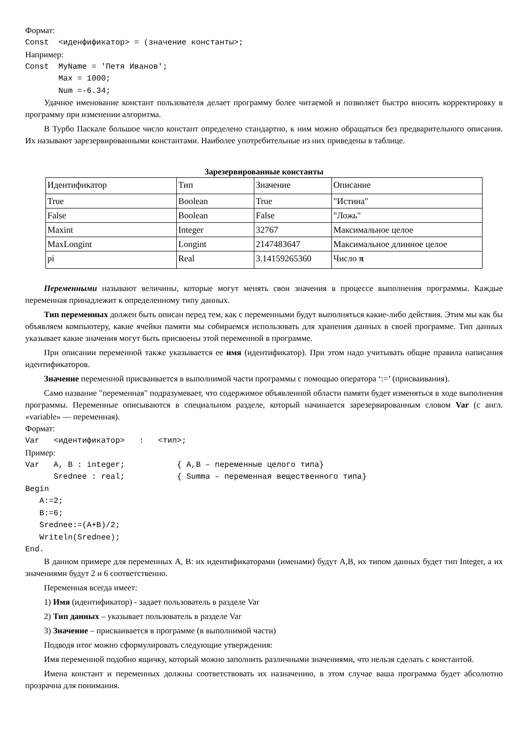Формат:
Const  <иденфификатор> = (значение константы>;
Например:
Const  MyName = 'Петя Иванов';
       Max = 1000;
       Num =-6.34;
Удачное именование констант пользователя делает программу более читаемой и позволяет быстро вносить корректировку в программу при изменении алгоритма.
В Турбо Паскале большое число констант определено стандартно, к ним можно обращаться без предварительного описания. Их называют зарезервированными константами. Наиболее употребительные из них приведены в таблице.
Зарезервированные константы
| Идентификатор | Тип | Значение | Описание |
| True | Boolean | True | "Истина" |
| False | Boolean | False | "Ложь" |
| Maxint | Integer | 32767 | Максимальное целое |
| MaxLongint | Longint | 2147483647 | Максимальное длинное целое |
| pi | Real | 3.14159265360 | Число π |
Переменными называют величины, которые могут менять свои значения в процессе выполнения программы. Каждые переменная принадлежит к определенному типу данных.
Тип переменных должен быть описан перед тем, как с переменными будут выполняться какие-либо действия. Этим мы как бы объявляем компьютеру, какие ячейки памяти мы собираемся использовать для хранения данных в своей программе. Тип данных указывает какие значения могут быть присвоены этой переменной в программе.
При описании переменной также указывается ее имя (идентификатор). При этом надо учитывать общие правила написания идентификаторов.
Значение переменной присваивается в выполнимой части программы с помощью оператора ‘:=’ (присваивания).
Само название "переменная" подразумевает, что содержимое объявленной области памяти будет изменяться в ходе выполнения программы. Переменные описываются в специальном разделе, который начинается зарезервированным словом Var (с англ. «variable» — переменная).
Формат:
Var   <идентификатор>   :   <тип>;
Пример:
Var   A, B : integer;           { A,B – переменные целого типа}
      Srednee : real;           { Summa – переменная вещественного типа}
Begin
   A:=2;
   B:=6;
   Srednee:=(A+B)/2;
   Writeln(Srednee);
End.
В данном примере для переменных A, B: их идентификаторами (именами) будут A,B, их типом данных будет тип Integer, а их значениями будут 2 и 6 соответственно.
Переменная всегда имеет:
1) Имя (идентификатор) - задает пользователь в разделе Var
2) Тип данных – указывает пользователь в разделе Var
3) Значение – присваивается в программе (в выполнимой части)
Подводя итог можно сформулировать следующие утверждения:
Имя переменной подобно ящичку, который можно заполнить различными значениями, что нельзя сделать с константой.
Имена констант и переменных должны соответствовать их назначению, в этом случае ваша программа будет абсолютно прозрачна для понимания.